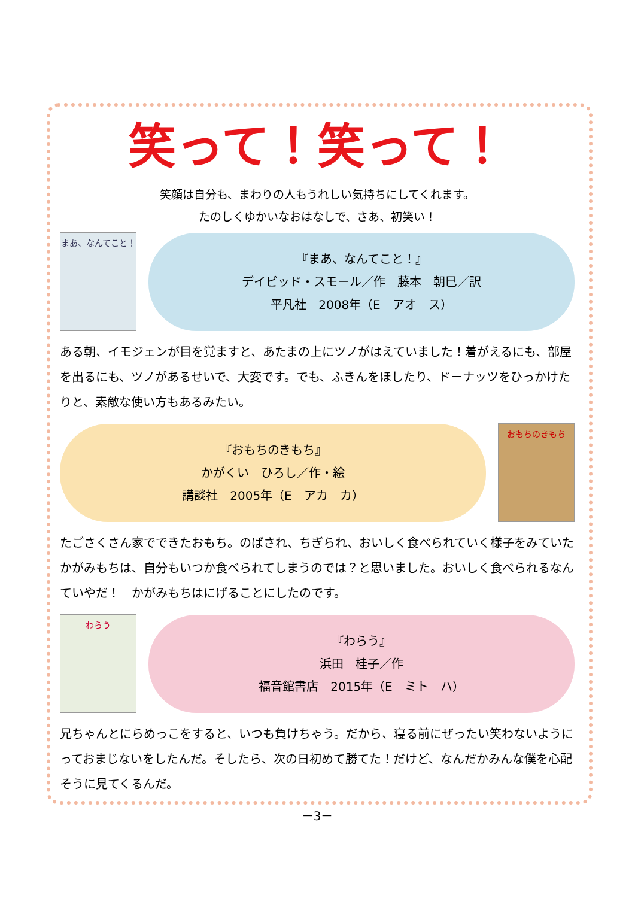笑って！笑って！
笑顔は自分も、まわりの人もうれしい気持ちにしてくれます。
たのしくゆかいなおはなしで、さあ、初笑い！
まあ、なんてこと！
『まあ、なんてこと！』
デイビッド・スモール／作　藤本　朝巳／訳
平凡社　2008年（E　アオ　ス）
ある朝、イモジェンが目を覚ますと、あたまの上にツノがはえていました！着がえるにも、部屋を出るにも、ツノがあるせいで、大変です。でも、ふきんをほしたり、ドーナッツをひっかけたりと、素敵な使い方もあるみたい。
『おもちのきもち』
かがくい　ひろし／作・絵
講談社　2005年（E　アカ　カ）
おもちのきもち
たごさくさん家でできたおもち。のばされ、ちぎられ、おいしく食べられていく様子をみていたかがみもちは、自分もいつか食べられてしまうのでは？と思いました。おいしく食べられるなんていやだ！　かがみもちはにげることにしたのです。
わらう
『わらう』
浜田　桂子／作
福音館書店　2015年（E　ミト　ハ）
兄ちゃんとにらめっこをすると、いつも負けちゃう。だから、寝る前にぜったい笑わないようにっておまじないをしたんだ。そしたら、次の日初めて勝てた！だけど、なんだかみんな僕を心配そうに見てくるんだ。
－3－